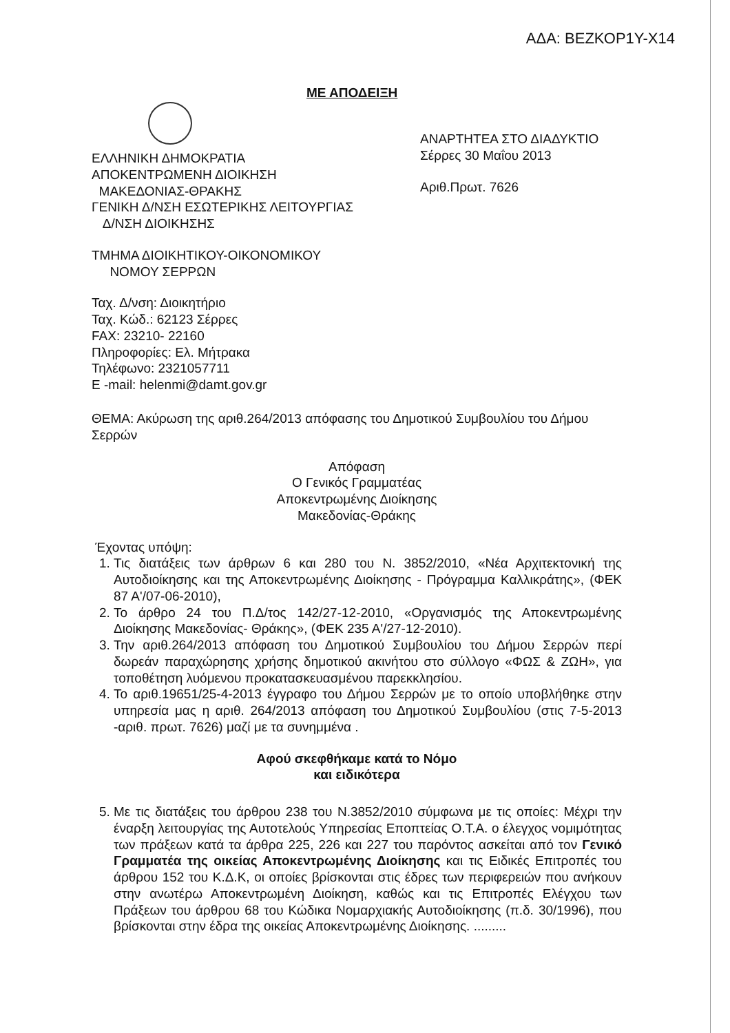ΑΔΑ: ΒΕΖΚΟΡ1Υ-Χ14
ΜΕ ΑΠΟΔΕΙΞΗ
ΑΝΑΡΤΗΤΕΑ ΣΤΟ ΔΙΑΔΥΚΤΙΟ
Σέρρες 30 Μαΐου 2013
Αριθ.Πρωτ. 7626
ΕΛΛΗΝΙΚΗ ΔΗΜΟΚΡΑΤΙΑ
ΑΠΟΚΕΝΤΡΩΜΕΝΗ ΔΙΟΙΚΗΣΗ
ΜΑΚΕΔΟΝΙΑΣ-ΘΡΑΚΗΣ
ΓΕΝΙΚΗ Δ/ΝΣΗ ΕΣΩΤΕΡΙΚΗΣ ΛΕΙΤΟΥΡΓΙΑΣ
Δ/ΝΣΗ ΔΙΟΙΚΗΣΗΣ
ΤΜΗΜΑ ΔΙΟΙΚΗΤΙΚΟΥ-ΟΙΚΟΝΟΜΙΚΟΥ
ΝΟΜΟΥ ΣΕΡΡΩΝ
Ταχ. Δ/νση: Διοικητήριο
Ταχ. Κώδ.: 62123 Σέρρες
FAX: 23210- 22160
Πληροφορίες: Ελ. Μήτρακα
Τηλέφωνο: 2321057711
E -mail: helenmi@damt.gov.gr
ΘΕΜΑ: Ακύρωση της αριθ.264/2013 απόφασης του Δημοτικού Συμβουλίου του Δήμου Σερρών
Απόφαση
Ο Γενικός Γραμματέας
Αποκεντρωμένης Διοίκησης
Μακεδονίας-Θράκης
Έχοντας υπόψη:
1. Τις διατάξεις των άρθρων 6 και 280 του Ν. 3852/2010, «Νέα Αρχιτεκτονική της Αυτοδιοίκησης και της Αποκεντρωμένης Διοίκησης - Πρόγραμμα Καλλικράτης», (ΦΕΚ 87 Α'/07-06-2010),
2. Το άρθρο 24 του Π.Δ/τος 142/27-12-2010, «Οργανισμός της Αποκεντρωμένης Διοίκησης Μακεδονίας- Θράκης», (ΦΕΚ 235 Α'/27-12-2010).
3. Την αριθ.264/2013 απόφαση του Δημοτικού Συμβουλίου του Δήμου Σερρών περί δωρεάν παραχώρησης χρήσης δημοτικού ακινήτου στο σύλλογο «ΦΩΣ & ΖΩΗ», για τοποθέτηση λυόμενου προκατασκευασμένου παρεκκλησίου.
4. Το αριθ.19651/25-4-2013 έγγραφο του Δήμου Σερρών με το οποίο υποβλήθηκε στην υπηρεσία μας η αριθ. 264/2013 απόφαση του Δημοτικού Συμβουλίου (στις 7-5-2013 -αριθ. πρωτ. 7626) μαζί με τα συνημμένα .
Αφού σκεφθήκαμε κατά το Νόμο
και ειδικότερα
5. Με τις διατάξεις του άρθρου 238 του Ν.3852/2010 σύμφωνα με τις οποίες: Μέχρι την έναρξη λειτουργίας της Αυτοτελούς Υπηρεσίας Εποπτείας Ο.Τ.Α. ο έλεγχος νομιμότητας των πράξεων κατά τα άρθρα 225, 226 και 227 του παρόντος ασκείται από τον Γενικό Γραμματέα της οικείας Αποκεντρωμένης Διοίκησης και τις Ειδικές Επιτροπές του άρθρου 152 του Κ.Δ.Κ, οι οποίες βρίσκονται στις έδρες των περιφερειών που ανήκουν στην ανωτέρω Αποκεντρωμένη Διοίκηση, καθώς και τις Επιτροπές Ελέγχου των Πράξεων του άρθρου 68 του Κώδικα Νομαρχιακής Αυτοδιοίκησης (π.δ. 30/1996), που βρίσκονται στην έδρα της οικείας Αποκεντρωμένης Διοίκησης. .........